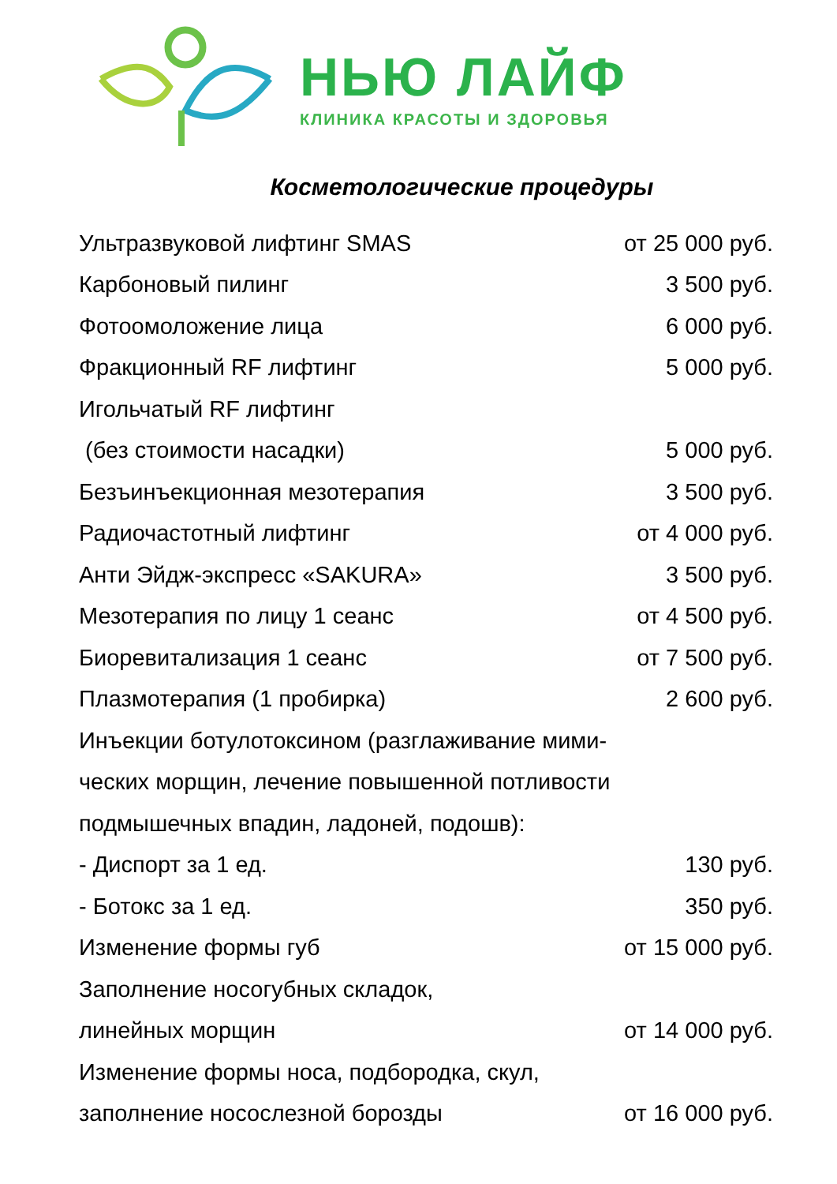НЬЮ ЛАЙФ
КЛИНИКА КРАСОТЫ И ЗДОРОВЬЯ
Косметологические процедуры
| Ультразвуковой лифтинг SMAS | от 25 000 руб. |
| Карбоновый пилинг | 3 500 руб. |
| Фотоомоложение лица | 6 000 руб. |
| Фракционный RF лифтинг | 5 000 руб. |
| Игольчатый RF лифтинг | |
| (без стоимости насадки) | 5 000 руб. |
| Безъинъекционная мезотерапия | 3 500 руб. |
| Радиочастотный лифтинг | от 4 000 руб. |
| Анти Эйдж-экспресс «SAKURA» | 3 500 руб. |
| Мезотерапия по лицу 1 сеанс | от 4 500 руб. |
| Биоревитализация 1 сеанс | от 7 500 руб. |
| Плазмотерапия (1 пробирка) | 2 600 руб. |
| Инъекции ботулотоксином (разглаживание мими- | |
| ческих морщин, лечение повышенной потливости | |
| подмышечных впадин, ладоней, подошв): | |
| - Диспорт за 1 ед. | 130 руб. |
| - Ботокс за 1 ед. | 350 руб. |
| Изменение формы губ | от 15 000 руб. |
| Заполнение носогубных складок, | |
| линейных морщин | от 14 000 руб. |
| Изменение формы носа, подбородка, скул, | |
| заполнение носослезной борозды | от 16 000 руб. |